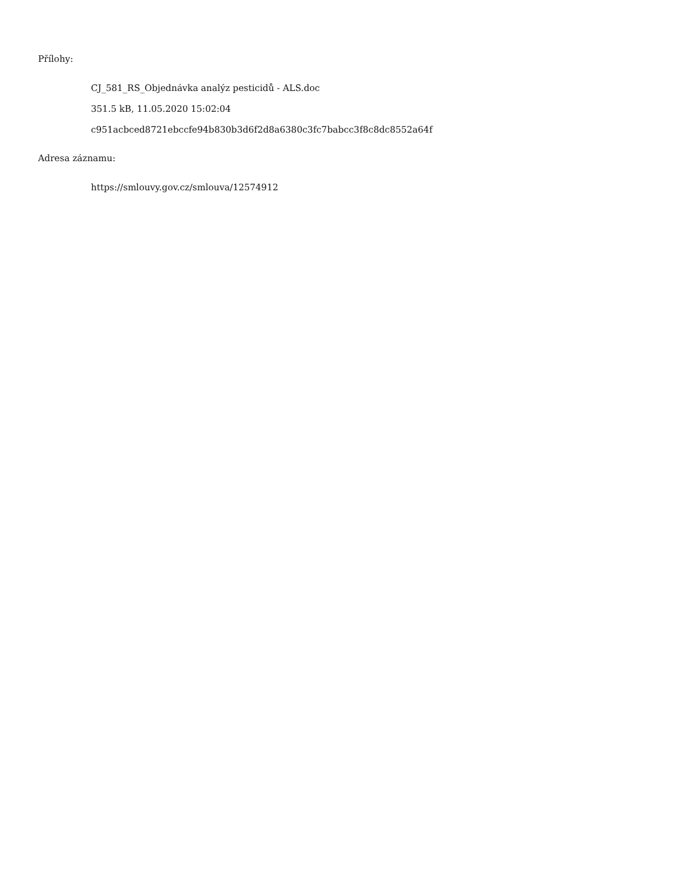Přílohy:
CJ_581_RS_Objednávka analýz pesticidů - ALS.doc
351.5 kB, 11.05.2020 15:02:04
c951acbced8721ebccfe94b830b3d6f2d8a6380c3fc7babcc3f8c8dc8552a64f
Adresa záznamu:
https://smlouvy.gov.cz/smlouva/12574912